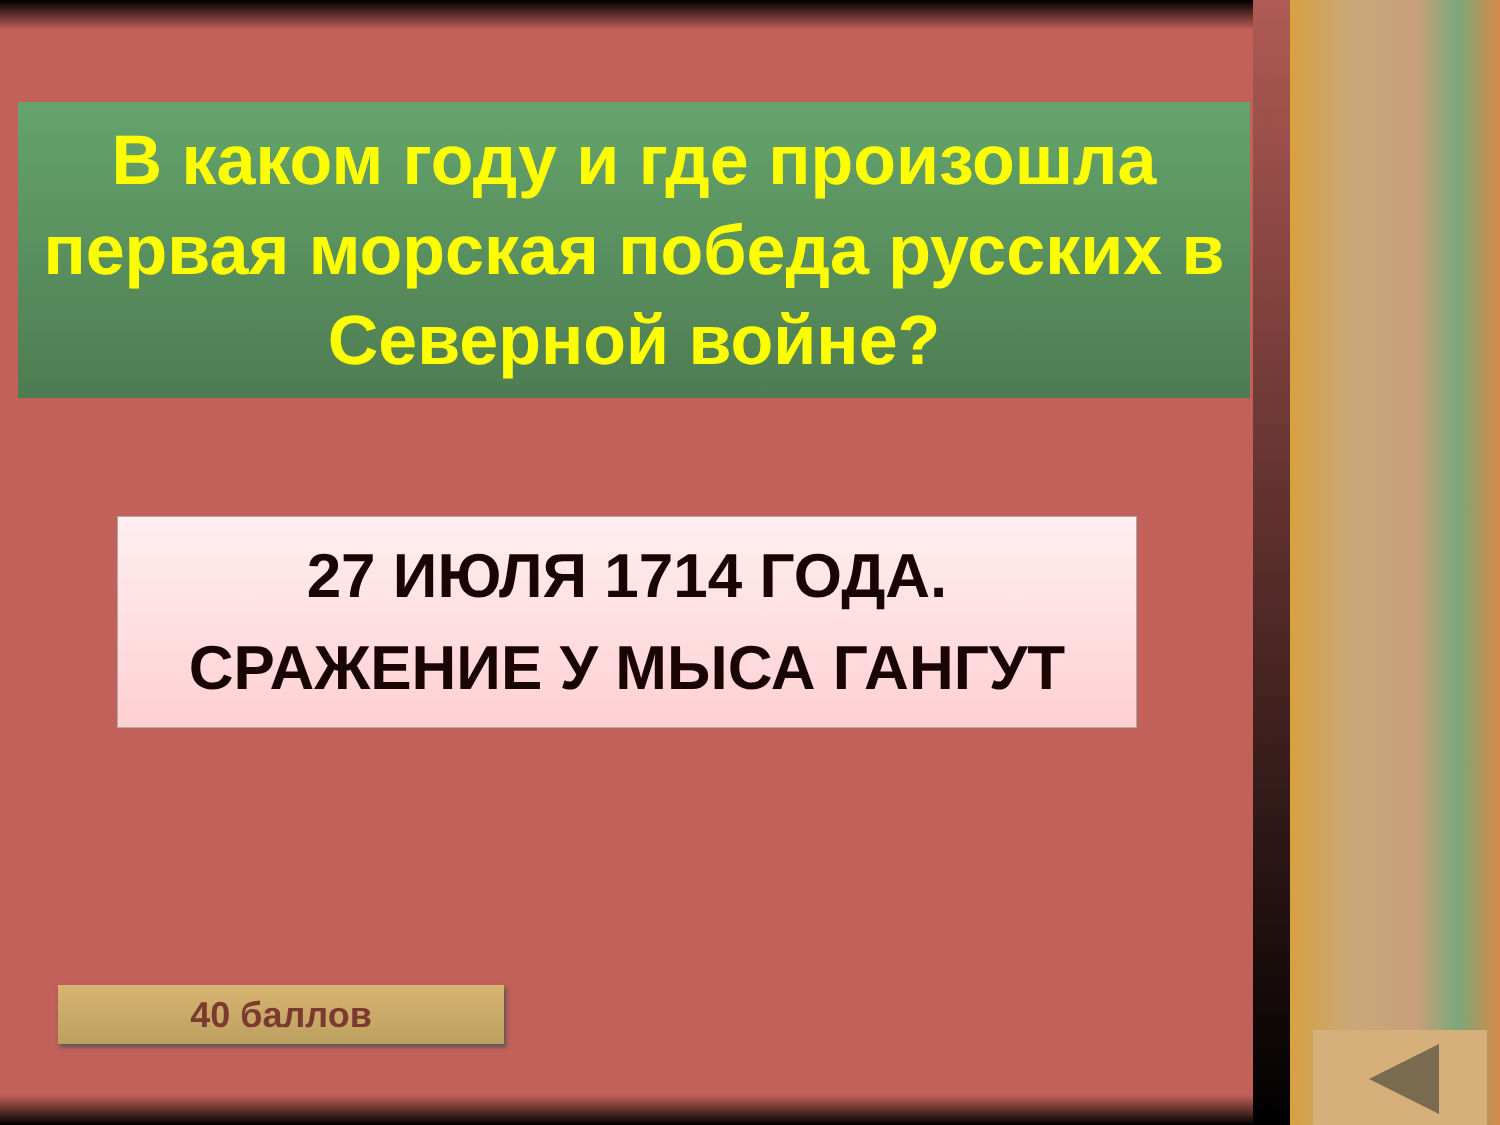В каком году и где произошла первая морская победа русских в Северной войне?
27 ИЮЛЯ 1714 ГОДА.
СРАЖЕНИЕ У МЫСА ГАНГУТ
40 баллов